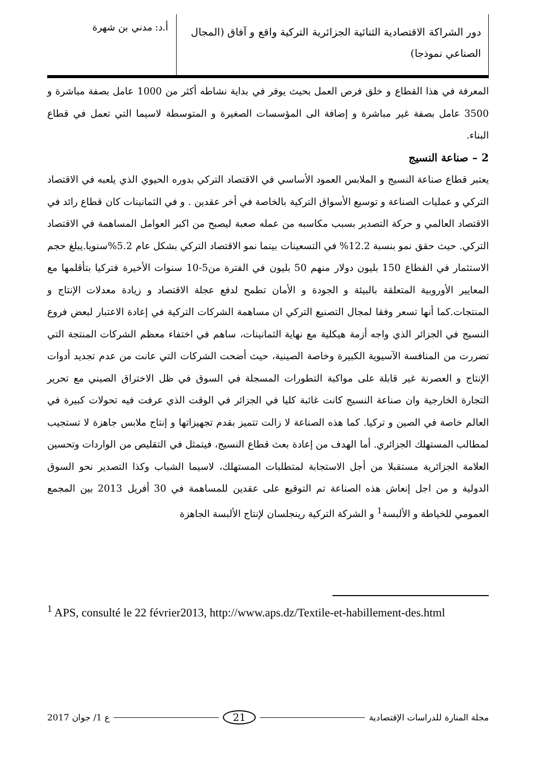دور الشراكة الاقتصادية الثنائية الجزائرية التركية واقع و آفاق (المجال الصناعي نموذجا)
أ.د: مدني بن شهرة
المعرفة في هذا القطاع و خلق فرص العمل بحيث يوفر في بداية نشاطه أكثر من 1000 عامل بصفة مباشرة و 3500 عامل بصفة غير مباشرة و إضافة الى المؤسسات الصغيرة و المتوسطة لاسيما التي تعمل في قطاع البناء.
2 – صناعة النسيج
يعتبر قطاع صناعة النسيج و الملابس العمود الأساسي في الاقتصاد التركي بدوره الحيوي الذي يلعبه في الاقتصاد التركي و عمليات الصناعة و توسيع الأسواق التركية بالخاصة في أخر عقدين . و في الثمانينات كان قطاع رائد في الاقتصاد العالمي و حركة التصدير بسبب مكاسبه من عمله صعبة ليصبح من اكبر العوامل المساهمة في الاقتصاد التركي. حيث حقق نمو بنسبة 12.2% في التسعينات بينما نمو الاقتصاد التركي بشكل عام 5.2%سنويا.يبلغ حجم الاستثمار في القطاع 150 بليون دولار منهم 50 بليون في الفترة من5-10 سنوات الأخيرة فتركيا بتأقلمها مع المعايير الأوروبية المتعلقة بالبيئة و الجودة و الأمان تطمح لدفع عجلة الاقتصاد و زيادة معدلات الإنتاج و المنتجات.كما أنها تسعر وفقا لمجال التصنيع التركي ان مساهمة الشركات التركية في إعادة الاعتبار لبعض فروع النسيج في الجزائر الذي واجه أزمة هيكلية مع نهاية الثمانينات، ساهم في اختفاء معظم الشركات المنتجة التي تضررت من المنافسة الآسيوية الكبيرة وخاصة الصينية، حيث أضحت الشركات التي عانت من عدم تجديد أدوات الإنتاج و العصرنة غير قابلة على مواكبة التطورات المسجلة في السوق في ظل الاختراق الصيني مع تحرير التجارة الخارجية وان صناعة النسيج كانت غائبة كليا في الجزائر في الوقت الذي عرفت فيه تحولات كبيرة في العالم خاصة في الصين و تركيا. كما هذه الصناعة لا زالت تتميز بقدم تجهيزاتها و إنتاج ملابس جاهزة لا تستجيب لمطالب المستهلك الجزائري. أما الهدف من إعادة بعث قطاع النسيج، فيتمثل في التقليص من الواردات وتحسين العلامة الجزائرية مستقبلا من أجل الاستجابة لمتطلبات المستهلك، لاسيما الشباب وكذا التصدير نحو السوق الدولية و من اجل إنعاش هذه الصناعة تم التوقيع على عقدين للمساهمة في 30 أفريل 2013 بين المجمع العمومي للخياطة و الألبسة<sup>1</sup> و الشركة التركية رينجلسان لإنتاج الألبسة الجاهزة
<sup>1</sup> APS, consulté le 22 février2013, http://www.aps.dz/Textile-et-habillement-des.html
مجلة المنارة للدراسات الإقتصادية 21 ع 1/ جوان 2017